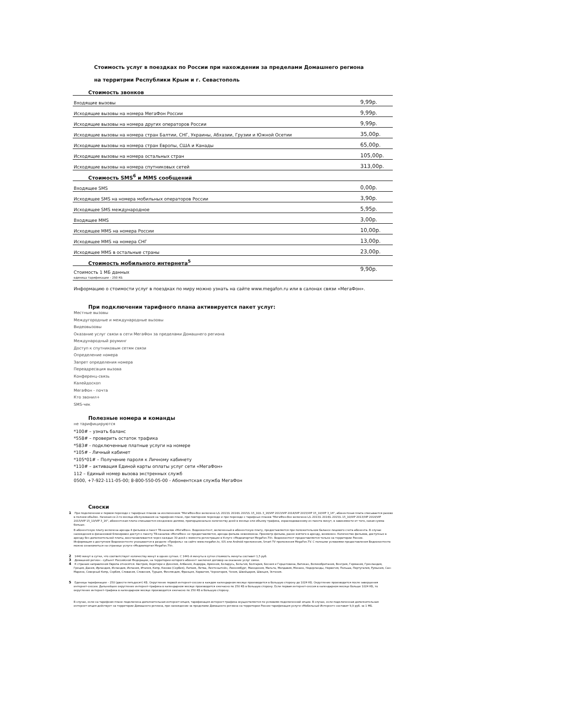Стоимость услуг в поездках по России при нахождении за пределами Домашнего региона
на территрии Республики Крым и г. Севастополь
Стоимость звонков
| Входящие вызовы | 9,99р. |
| Исходящие вызовы на номера МегаФон России | 9,99р. |
| Исходящие вызовы на номера других операторов России | 9,99р. |
| Исходящие вызовы на номера стран Балтии, СНГ, Украины, Абхазии, Грузии и Южной Осетии | 35,00р. |
| Исходящие вызовы на номера стран Европы, США и Канады | 65,00р. |
| Исходящие вызовы на номера остальных стран | 105,00р. |
| Исходящие вызовы на номера спутниковых сетей | 313,00р. |
Стоимость SMS<sup>6</sup> и MMS сообщений
| Входящее SMS | 0,00р. |
| Исходящее SMS на номера мобильных операторов России | 3,90р. |
| Исходящее SMS международное | 5,95р. |
| Входящее MMS | 3,00р. |
| Исходящее MMS на номера России | 10,00р. |
| Исходящее MMS на номера СНГ | 13,00р. |
| Исходящее MMS в остальные страны | 23,00р. |
Стоимость мобильного интернета<sup>5</sup>
| Стоимость 1 МБ данных единица тарификации – 250 КБ | 9,90р. |
Информацию о стоимости услуг в поездках по миру можно узнать на сайте www.megafon.ru или в салонах связи «МегаФон».
При подключении тарифного плана активируется пакет услуг:
Местные вызовы
Междугородные и международные вызовы
Видеовызовы
Оказание услуг связи в сети МегаФон за пределами Домашнего региона
Международный роуминг
Доступ к спутниковым сетям связи
Определение номера
Запрет определения номера
Переадресация вызова
Конференц-связь
Калейдоскоп
МегаФон - почта
Кто звонил+
SMS-чек
Полезные номера и команды
не тарифицируются
*100# – узнать баланс
*558# – проверить остаток трафика
*583# - подключенные платные услуги на номере
*105# - Личный кабинет
*105*01# – Получение пароля к Личному кабинету
*110# – активация Единой карты оплаты услуг сети «МегаФон»
112 – Единый номер вызова экстренных служб
0500, +7-922-111-05-00; 8-800-550-05-00 - Абонентская служба МегаФон
Сноски
1 При подключении и первом переходе с тарифных планов за исключением "МегаФон-Все включено L/L 2013/L 2014/L 2015/L 15_10/L 3_16/VIP 2013/VIP 2014/VIP 2015/VIP 15_10/VIP 3_16", абонентская плата списывается разово в полном объёме. Начиная со 2-го месяца обслуживания на тарифном плане, при повторном переходе и при переходе с тарифных планов "МегаФон-Все включено L/L 2013/L 2014/L 2015/L 15_10/VIP 2013/VIP 2014/VIP 2015/VIP 15_10/VIP 3_16", абонентская плата списывается ежедневно долями, пропорционально количеству дней в месяце или объему трафика, израсходованному из пакета минут, в зависимости от того, какая сумма больше.
В абонентскую плату включена аренда 4 фильмов и пакет ТВ-каналов «МегаФон». Видеоконтент, включенный в абонентскую плату, предоставляется при положительном балансе лицевого счета абонента. В случае нахождения в финансовой блокировке доступ к пакету ТВ-каналов «МегаФон» не предоставляется, аренда фильма невозможна. Просмотр фильма, ранее взятого в аренду, возможен. Количество фильмов, доступных в аренду без дополнительной платы, восстанавливается через каждые 30 дней с момента регистрации в Услуге «Медиапортал MegaFon.TV». Видеоконтент предоставляется только на территории России.
Информация о доступном Видеоконтенте указывается в разделе «Профиль» на сайте www.megafon.tv, iOS или Android приложения, Smart TV приложения MegaFon.TV. С полными условиями предоставления Видеоконтента можно ознакомиться на странице услуги «Медиапортал MegaFon.TV».
2 1440 минут в сутки, что соответствует количеству минут в одних сутках. С 1441-й минуты в сутки стоимость минуты составит 1,5 руб.
3 Домашний регион - субъект Российской Федерации, на территории которого абонент заключил договор на оказание услуг связи.
4 К странам направления Европа относятся: Австрия, Акротири и Декелия, Албания, Андорра, Армения, Беларусь, Бельгия, Болгария, Босния и Герцеговина, Ватикан, Великобритания, Венгрия, Германия, Гренландия, Греция, Дания, Ирландия, Исландия, Испания, Италия, Кипр, Косово (Сербия), Латвия, Литва, Лихтенштейн, Люксембург, Македония, Мальта, Молдавия, Монако, Нидерланды, Норвегия, Польша, Португалия, Румыния, Сан-Марино, Северный Кипр, Сербия, Словакия, Словения, Турция, Финляндия, Франция, Хорватия, Черногория, Чехия, Швейцария, Швеция, Эстония.
5 Единица тарификации – 250 (двести пятьдесят) КБ. Округление первой интернет-сессии в каждом календарном месяце производится в большую сторону до 1024 КБ. Округление производится после завершения интернет-сессии. Дальнейшее округление интернет-трафика в календарном месяце производится ежечасно по 250 КБ в большую сторону. Если первая интернет-сессия в календарном месяце больше 1024 КБ, то округление интернет-трафика в календарном месяце производится ежечасно по 250 КБ в большую сторону.
В случае, если на тарифном плане подключена дополнительная интернет-опция, тарификация интернет-трафика осуществляется по условиям подключенной опции. В случае, если подключенная дополнительная интернет-опция действует на территории Домашнего региона, при нахождении за пределами Домашнего региона на территории России тарификация услуги «Мобильный Интернет» составит 9,9 руб. за 1 МБ.